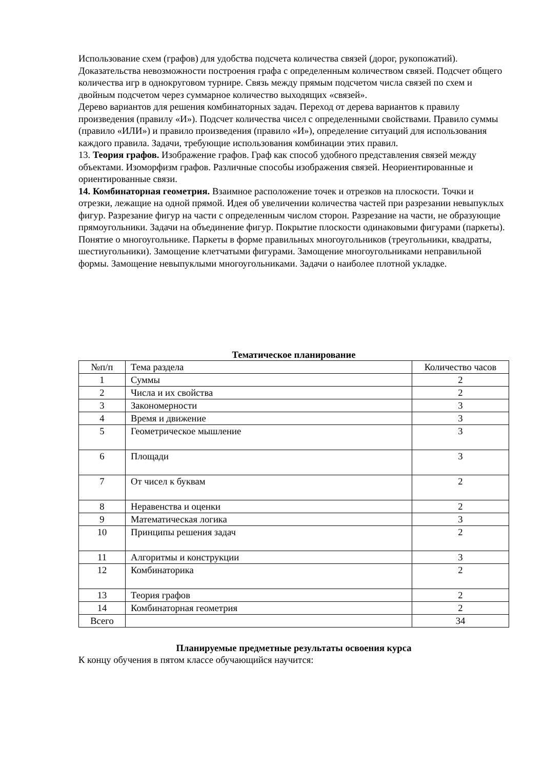Использование схем (графов) для удобства подсчета количества связей (дорог, рукопожатий). Доказательства невозможности построения графа с определенным количеством связей. Подсчет общего количества игр в однокруговом турнире. Связь между прямым подсчетом числа связей по схем и двойным подсчетом через суммарное количество выходящих «связей».
Дерево вариантов для решения комбинаторных задач. Переход от дерева вариантов к правилу произведения (правилу «И»). Подсчет количества чисел с определенными свойствами. Правило суммы (правило «ИЛИ») и правило произведения (правило «И»), определение ситуаций для использования
каждого правила. Задачи, требующие использования комбинации этих правил.
13. Теория графов. Изображение графов. Граф как способ удобного представления связей между объектами. Изоморфизм графов. Различные способы изображения связей. Неориентированные и ориентированные связи.
14. Комбинаторная геометрия. Взаимное расположение точек и отрезков на плоскости. Точки и отрезки, лежащие на одной прямой. Идея об увеличении количества частей при разрезании невыпуклых фигур. Разрезание фигур на части с определенным числом сторон. Разрезание на части, не образующие прямоугольники. Задачи на объединение фигур. Покрытие плоскости одинаковыми фигурами (паркеты). Понятие о многоугольнике. Паркеты в форме правильных многоугольников (треугольники, квадраты, шестиугольники). Замощение клетчатыми фигурами. Замощение многоугольниками неправильной формы. Замощение невыпуклыми многоугольниками. Задачи о наиболее плотной укладке.
Тематическое планирование
| №п/п | Тема раздела | Количество часов |
| --- | --- | --- |
| 1 | Суммы | 2 |
| 2 | Числа и их свойства | 2 |
| 3 | Закономерности | 3 |
| 4 | Время и движение | 3 |
| 5 | Геометрическое мышление | 3 |
| 6 | Площади | 3 |
| 7 | От чисел к буквам | 2 |
| 8 | Неравенства и оценки | 2 |
| 9 | Математическая логика | 3 |
| 10 | Принципы решения задач | 2 |
| 11 | Алгоритмы и конструкции | 3 |
| 12 | Комбинаторика | 2 |
| 13 | Теория графов | 2 |
| 14 | Комбинаторная геометрия | 2 |
| Всего | | 34 |
Планируемые предметные результаты освоения курса
К концу обучения в пятом классе обучающийся научится: